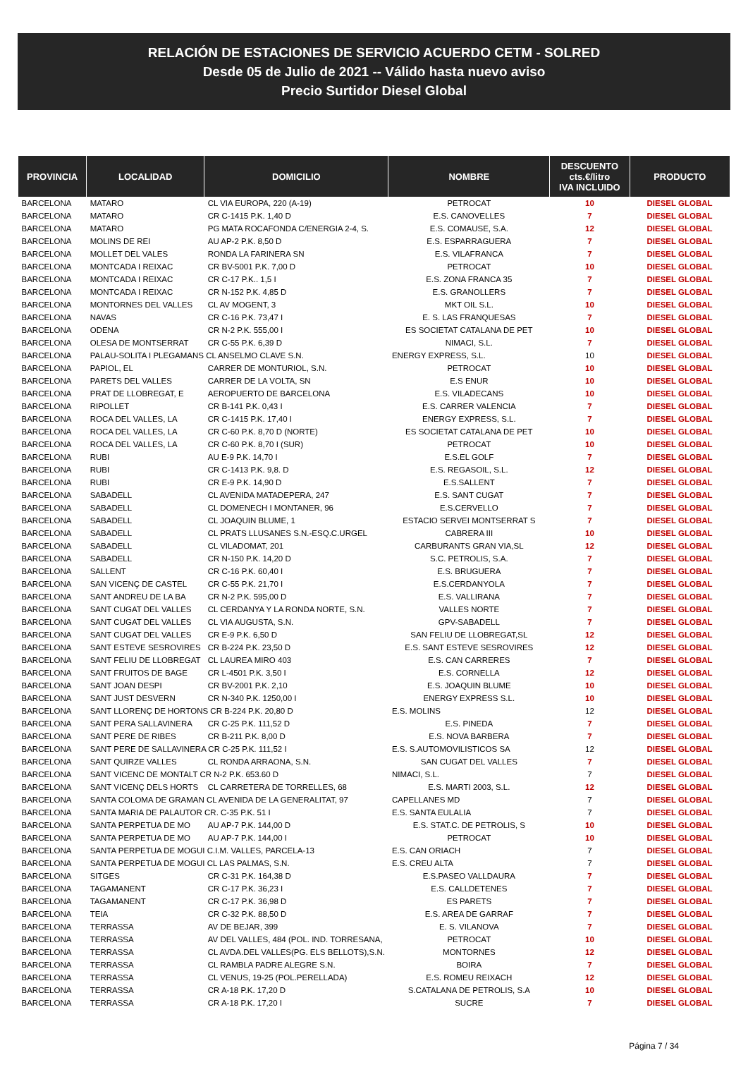RELACIÓN DE ESTACIONES DE SERVICIO ACUERDO CETM - SOLRED
Desde 05 de Julio de 2021 -- Válido hasta nuevo aviso
Precio Surtidor Diesel Global
| PROVINCIA | LOCALIDAD | DOMICILIO | NOMBRE | DESCUENTO cts.€/litro IVA INCLUIDO | PRODUCTO |
| --- | --- | --- | --- | --- | --- |
| BARCELONA | MATARO | CL VIA EUROPA, 220 (A-19) | PETROCAT | 10 | DIESEL GLOBAL |
| BARCELONA | MATARO | CR C-1415 P.K. 1,40 D | E.S. CANOVELLES | 7 | DIESEL GLOBAL |
| BARCELONA | MATARO | PG MATA ROCAFONDA C/ENERGIA 2-4, S. | E.S. COMAUSE, S.A. | 12 | DIESEL GLOBAL |
| BARCELONA | MOLINS DE REI | AU AP-2 P.K. 8,50 D | E.S. ESPARRAGUERA | 7 | DIESEL GLOBAL |
| BARCELONA | MOLLET DEL VALES | RONDA LA FARINERA SN | E.S. VILAFRANCA | 7 | DIESEL GLOBAL |
| BARCELONA | MONTCADA I REIXAC | CR BV-5001 P.K. 7,00 D | PETROCAT | 10 | DIESEL GLOBAL |
| BARCELONA | MONTCADA I REIXAC | CR C-17 P.K.. 1,5 I | E.S. ZONA FRANCA 35 | 7 | DIESEL GLOBAL |
| BARCELONA | MONTCADA I REIXAC | CR N-152 P.K. 4,85 D | E.S. GRANOLLERS | 7 | DIESEL GLOBAL |
| BARCELONA | MONTORNES DEL VALLES | CL AV MOGENT, 3 | MKT OIL S.L. | 10 | DIESEL GLOBAL |
| BARCELONA | NAVAS | CR C-16 P.K. 73,47 I | E. S. LAS FRANQUESAS | 7 | DIESEL GLOBAL |
| BARCELONA | ODENA | CR N-2 P.K. 555,00 I | ES SOCIETAT CATALANA DE PET | 10 | DIESEL GLOBAL |
| BARCELONA | OLESA DE MONTSERRAT | CR C-55 P.K. 6,39 D | NIMACI, S.L. | 7 | DIESEL GLOBAL |
| BARCELONA | PALAU-SOLITA I PLEGAMANS CL ANSELMO CLAVE S.N. | | ENERGY EXPRESS, S.L. | 10 | DIESEL GLOBAL |
| BARCELONA | PAPIOL, EL | CARRER DE MONTURIOL, S.N. | PETROCAT | 10 | DIESEL GLOBAL |
| BARCELONA | PARETS DEL VALLES | CARRER DE LA VOLTA, SN | E.S ENUR | 10 | DIESEL GLOBAL |
| BARCELONA | PRAT DE LLOBREGAT, E | AEROPUERTO DE BARCELONA | E.S. VILADECANS | 10 | DIESEL GLOBAL |
| BARCELONA | RIPOLLET | CR B-141 P.K. 0,43 I | E.S. CARRER VALENCIA | 7 | DIESEL GLOBAL |
| BARCELONA | ROCA DEL VALLES, LA | CR C-1415 P.K. 17,40 I | ENERGY EXPRESS, S.L. | 7 | DIESEL GLOBAL |
| BARCELONA | ROCA DEL VALLES, LA | CR C-60 P.K. 8,70 D (NORTE) | ES SOCIETAT CATALANA DE PET | 10 | DIESEL GLOBAL |
| BARCELONA | ROCA DEL VALLES, LA | CR C-60 P.K. 8,70 I (SUR) | PETROCAT | 10 | DIESEL GLOBAL |
| BARCELONA | RUBI | AU E-9 P.K. 14,70 I | E.S.EL GOLF | 7 | DIESEL GLOBAL |
| BARCELONA | RUBI | CR C-1413 P.K. 9,8. D | E.S. REGASOIL, S.L. | 12 | DIESEL GLOBAL |
| BARCELONA | RUBI | CR E-9 P.K. 14,90 D | E.S.SALLENT | 7 | DIESEL GLOBAL |
| BARCELONA | SABADELL | CL AVENIDA MATADEPERA, 247 | E.S. SANT CUGAT | 7 | DIESEL GLOBAL |
| BARCELONA | SABADELL | CL DOMENECH I MONTANER, 96 | E.S.CERVELLO | 7 | DIESEL GLOBAL |
| BARCELONA | SABADELL | CL JOAQUIN BLUME, 1 | ESTACIO SERVEI MONTSERRAT S | 7 | DIESEL GLOBAL |
| BARCELONA | SABADELL | CL PRATS LLUSANES S.N.-ESQ.C.URGEL | CABRERA III | 10 | DIESEL GLOBAL |
| BARCELONA | SABADELL | CL VILADOMAT, 201 | CARBURANTS GRAN VIA,SL | 12 | DIESEL GLOBAL |
| BARCELONA | SABADELL | CR N-150 P.K. 14,20 D | S.C. PETROLIS, S.A. | 7 | DIESEL GLOBAL |
| BARCELONA | SALLENT | CR C-16 P.K. 60,40 I | E.S. BRUGUERA | 7 | DIESEL GLOBAL |
| BARCELONA | SAN VICENÇ DE CASTEL | CR C-55 P.K. 21,70 I | E.S.CERDANYOLA | 7 | DIESEL GLOBAL |
| BARCELONA | SANT ANDREU DE LA BA | CR N-2 P.K. 595,00 D | E.S. VALLIRANA | 7 | DIESEL GLOBAL |
| BARCELONA | SANT CUGAT DEL VALLES | CL CERDANYA Y LA RONDA NORTE, S.N. | VALLES NORTE | 7 | DIESEL GLOBAL |
| BARCELONA | SANT CUGAT DEL VALLES | CL VIA AUGUSTA, S.N. | GPV-SABADELL | 7 | DIESEL GLOBAL |
| BARCELONA | SANT CUGAT DEL VALLES | CR E-9 P.K. 6,50 D | SAN FELIU DE LLOBREGAT,SL | 12 | DIESEL GLOBAL |
| BARCELONA | SANT ESTEVE SESROVIRES | CR B-224 P.K. 23,50 D | E.S. SANT ESTEVE SESROVIRES | 12 | DIESEL GLOBAL |
| BARCELONA | SANT FELIU DE LLOBREGAT | CL LAUREA MIRO 403 | E.S. CAN CARRERES | 7 | DIESEL GLOBAL |
| BARCELONA | SANT FRUITOS DE BAGE | CR L-4501 P.K. 3,50 I | E.S. CORNELLA | 12 | DIESEL GLOBAL |
| BARCELONA | SANT JOAN DESPI | CR BV-2001 P.K. 2,10 | E.S. JOAQUIN BLUME | 10 | DIESEL GLOBAL |
| BARCELONA | SANT JUST DESVERN | CR N-340 P.K. 1250,00 I | ENERGY EXPRESS S.L. | 10 | DIESEL GLOBAL |
| BARCELONA | SANT LLORENÇ DE HORTONS CR B-224 P.K. 20,80 D | | E.S. MOLINS | 12 | DIESEL GLOBAL |
| BARCELONA | SANT PERA SALLAVINERA | CR C-25 P.K. 111,52 D | E.S. PINEDA | 7 | DIESEL GLOBAL |
| BARCELONA | SANT PERE DE RIBES | CR B-211 P.K. 8,00 D | E.S. NOVA BARBERA | 7 | DIESEL GLOBAL |
| BARCELONA | SANT PERE DE SALLAVINERA CR C-25 P.K. 111,52 I | | E.S. S.AUTOMOVILISTICOS SA | 12 | DIESEL GLOBAL |
| BARCELONA | SANT QUIRZE VALLES | CL RONDA ARRAONA, S.N. | SAN CUGAT DEL VALLES | 7 | DIESEL GLOBAL |
| BARCELONA | SANT VICENC DE MONTALT CR N-2 P.K. 653.60 D | | NIMACI, S.L. | 7 | DIESEL GLOBAL |
| BARCELONA | SANT VICENÇ DELS HORTS | CL CARRETERA DE TORRELLES, 68 | E.S. MARTI 2003, S.L. | 12 | DIESEL GLOBAL |
| BARCELONA | SANTA COLOMA DE GRAMAN CL AVENIDA DE LA GENERALITAT, 97 | | CAPELLANES MD | 7 | DIESEL GLOBAL |
| BARCELONA | SANTA MARIA DE PALAUTOR CR. C-35 P.K. 51 I | | E.S. SANTA EULALIA | 7 | DIESEL GLOBAL |
| BARCELONA | SANTA PERPETUA DE MO | AU AP-7 P.K. 144,00 D | E.S. STAT.C. DE PETROLIS, S | 10 | DIESEL GLOBAL |
| BARCELONA | SANTA PERPETUA DE MO | AU AP-7 P.K. 144,00 I | PETROCAT | 10 | DIESEL GLOBAL |
| BARCELONA | SANTA PERPETUA DE MOGUI C.I.M. VALLES, PARCELA-13 | | E.S. CAN ORIACH | 7 | DIESEL GLOBAL |
| BARCELONA | SANTA PERPETUA DE MOGUI CL LAS PALMAS, S.N. | | E.S. CREU ALTA | 7 | DIESEL GLOBAL |
| BARCELONA | SITGES | CR C-31 P.K. 164,38 D | E.S.PASEO VALLDAURA | 7 | DIESEL GLOBAL |
| BARCELONA | TAGAMANENT | CR C-17 P.K. 36,23 I | E.S. CALLDETENES | 7 | DIESEL GLOBAL |
| BARCELONA | TAGAMANENT | CR C-17 P.K. 36,98 D | ES PARETS | 7 | DIESEL GLOBAL |
| BARCELONA | TEIA | CR C-32 P.K. 88,50 D | E.S. AREA DE GARRAF | 7 | DIESEL GLOBAL |
| BARCELONA | TERRASSA | AV DE BEJAR, 399 | E. S. VILANOVA | 7 | DIESEL GLOBAL |
| BARCELONA | TERRASSA | AV DEL VALLES, 484 (POL. IND. TORRESANA, | PETROCAT | 10 | DIESEL GLOBAL |
| BARCELONA | TERRASSA | CL AVDA.DEL VALLES(PG. ELS BELLOTS),S.N. | MONTORNES | 12 | DIESEL GLOBAL |
| BARCELONA | TERRASSA | CL RAMBLA PADRE ALEGRE S.N. | BOIRA | 7 | DIESEL GLOBAL |
| BARCELONA | TERRASSA | CL VENUS, 19-25 (POL.PERELLADA) | E.S. ROMEU REIXACH | 12 | DIESEL GLOBAL |
| BARCELONA | TERRASSA | CR A-18 P.K. 17,20 D | S.CATALANA DE PETROLIS, S.A | 10 | DIESEL GLOBAL |
| BARCELONA | TERRASSA | CR A-18 P.K. 17,20 I | SUCRE | 7 | DIESEL GLOBAL |
Página 7 / 34